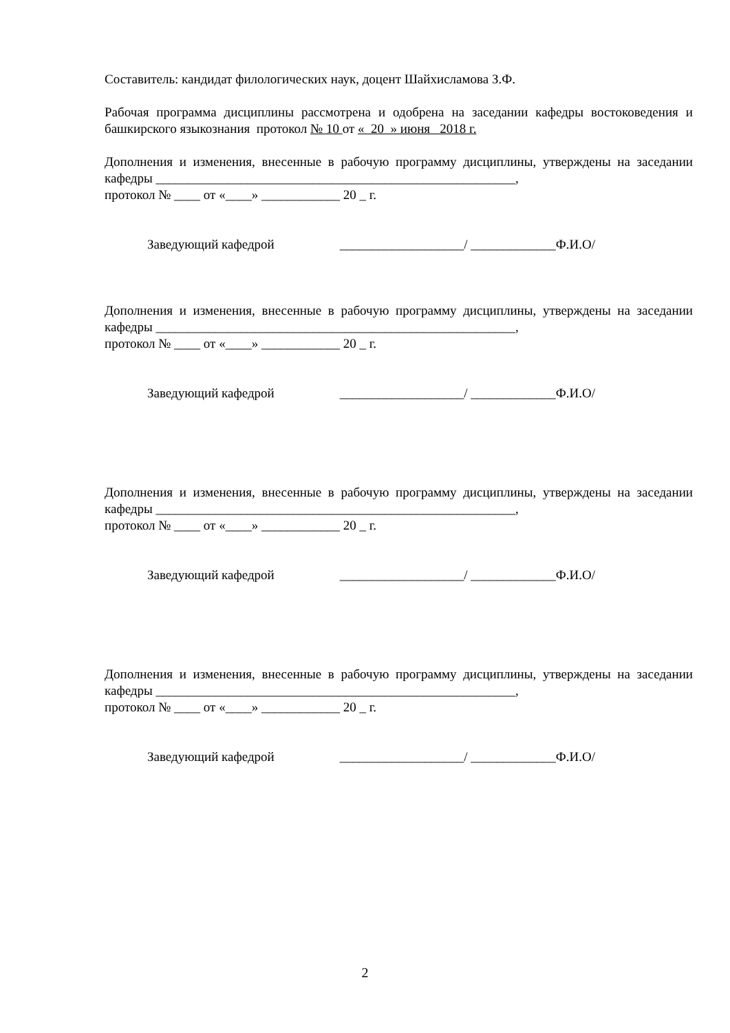Составитель: кандидат филологических наук, доцент Шайхисламова З.Ф.
Рабочая программа дисциплины рассмотрена и одобрена на заседании кафедры востоковедения и башкирского языкознания протокол № 10 от « 20 » июня 2018 г.
Дополнения и изменения, внесенные в рабочую программу дисциплины, утверждены на заседании кафедры _______________________________________________________,
протокол № ____ от «____» ____________ 20 _ г.
Заведующий кафедрой ___________________/ _____________Ф.И.О/
Дополнения и изменения, внесенные в рабочую программу дисциплины, утверждены на заседании кафедры _______________________________________________________,
протокол № ____ от «____» ____________ 20 _ г.
Заведующий кафедрой ___________________/ _____________Ф.И.О/
Дополнения и изменения, внесенные в рабочую программу дисциплины, утверждены на заседании кафедры _______________________________________________________,
протокол № ____ от «____» ____________ 20 _ г.
Заведующий кафедрой ___________________/ _____________Ф.И.О/
Дополнения и изменения, внесенные в рабочую программу дисциплины, утверждены на заседании кафедры _______________________________________________________,
протокол № ____ от «____» ____________ 20 _ г.
Заведующий кафедрой ___________________/ _____________Ф.И.О/
2